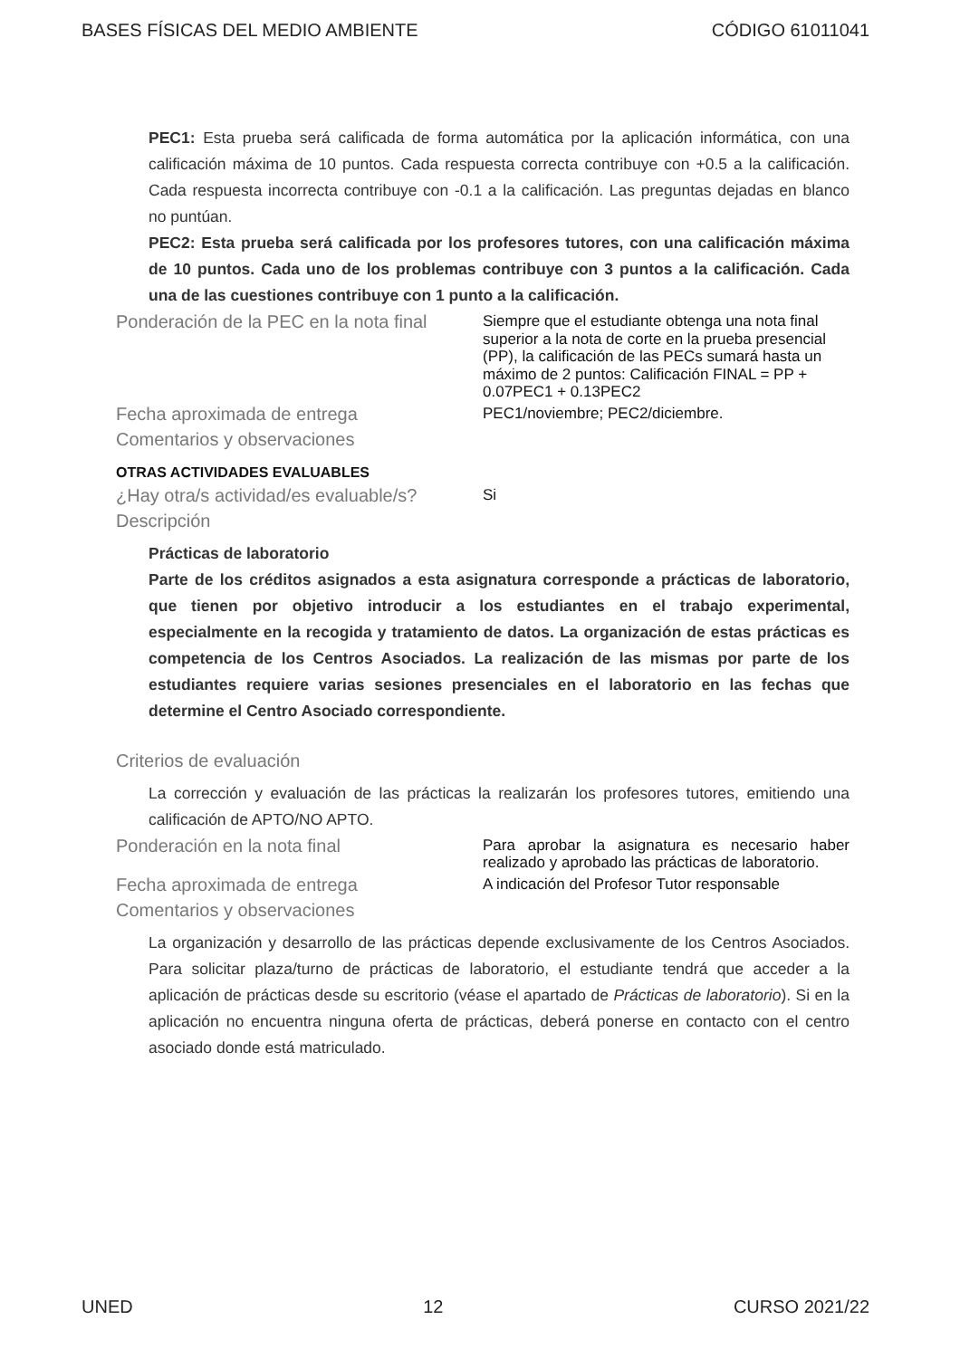BASES FÍSICAS DEL MEDIO AMBIENTE CÓDIGO 61011041
PEC1: Esta prueba será calificada de forma automática por la aplicación informática, con una calificación máxima de 10 puntos. Cada respuesta correcta contribuye con +0.5 a la calificación. Cada respuesta incorrecta contribuye con -0.1 a la calificación. Las preguntas dejadas en blanco no puntúan.
PEC2: Esta prueba será calificada por los profesores tutores, con una calificación máxima de 10 puntos. Cada uno de los problemas contribuye con 3 puntos a la calificación. Cada una de las cuestiones contribuye con 1 punto a la calificación.
Ponderación de la PEC en la nota final
Siempre que el estudiante obtenga una nota final superior a la nota de corte en la prueba presencial (PP), la calificación de las PECs sumará hasta un máximo de 2 puntos: Calificación FINAL = PP + 0.07PEC1 + 0.13PEC2
Fecha aproximada de entrega
PEC1/noviembre; PEC2/diciembre.
Comentarios y observaciones
OTRAS ACTIVIDADES EVALUABLES
¿Hay otra/s actividad/es evaluable/s?
Si
Descripción
Prácticas de laboratorio
Parte de los créditos asignados a esta asignatura corresponde a prácticas de laboratorio, que tienen por objetivo introducir a los estudiantes en el trabajo experimental, especialmente en la recogida y tratamiento de datos. La organización de estas prácticas es competencia de los Centros Asociados. La realización de las mismas por parte de los estudiantes requiere varias sesiones presenciales en el laboratorio en las fechas que determine el Centro Asociado correspondiente.
Criterios de evaluación
La corrección y evaluación de las prácticas la realizarán los profesores tutores, emitiendo una calificación de APTO/NO APTO.
Ponderación en la nota final
Para aprobar la asignatura es necesario haber realizado y aprobado las prácticas de laboratorio.
Fecha aproximada de entrega
A indicación del Profesor Tutor responsable
Comentarios y observaciones
La organización y desarrollo de las prácticas depende exclusivamente de los Centros Asociados. Para solicitar plaza/turno de prácticas de laboratorio, el estudiante tendrá que acceder a la aplicación de prácticas desde su escritorio (véase el apartado de Prácticas de laboratorio). Si en la aplicación no encuentra ninguna oferta de prácticas, deberá ponerse en contacto con el centro asociado donde está matriculado.
UNED 12 CURSO 2021/22